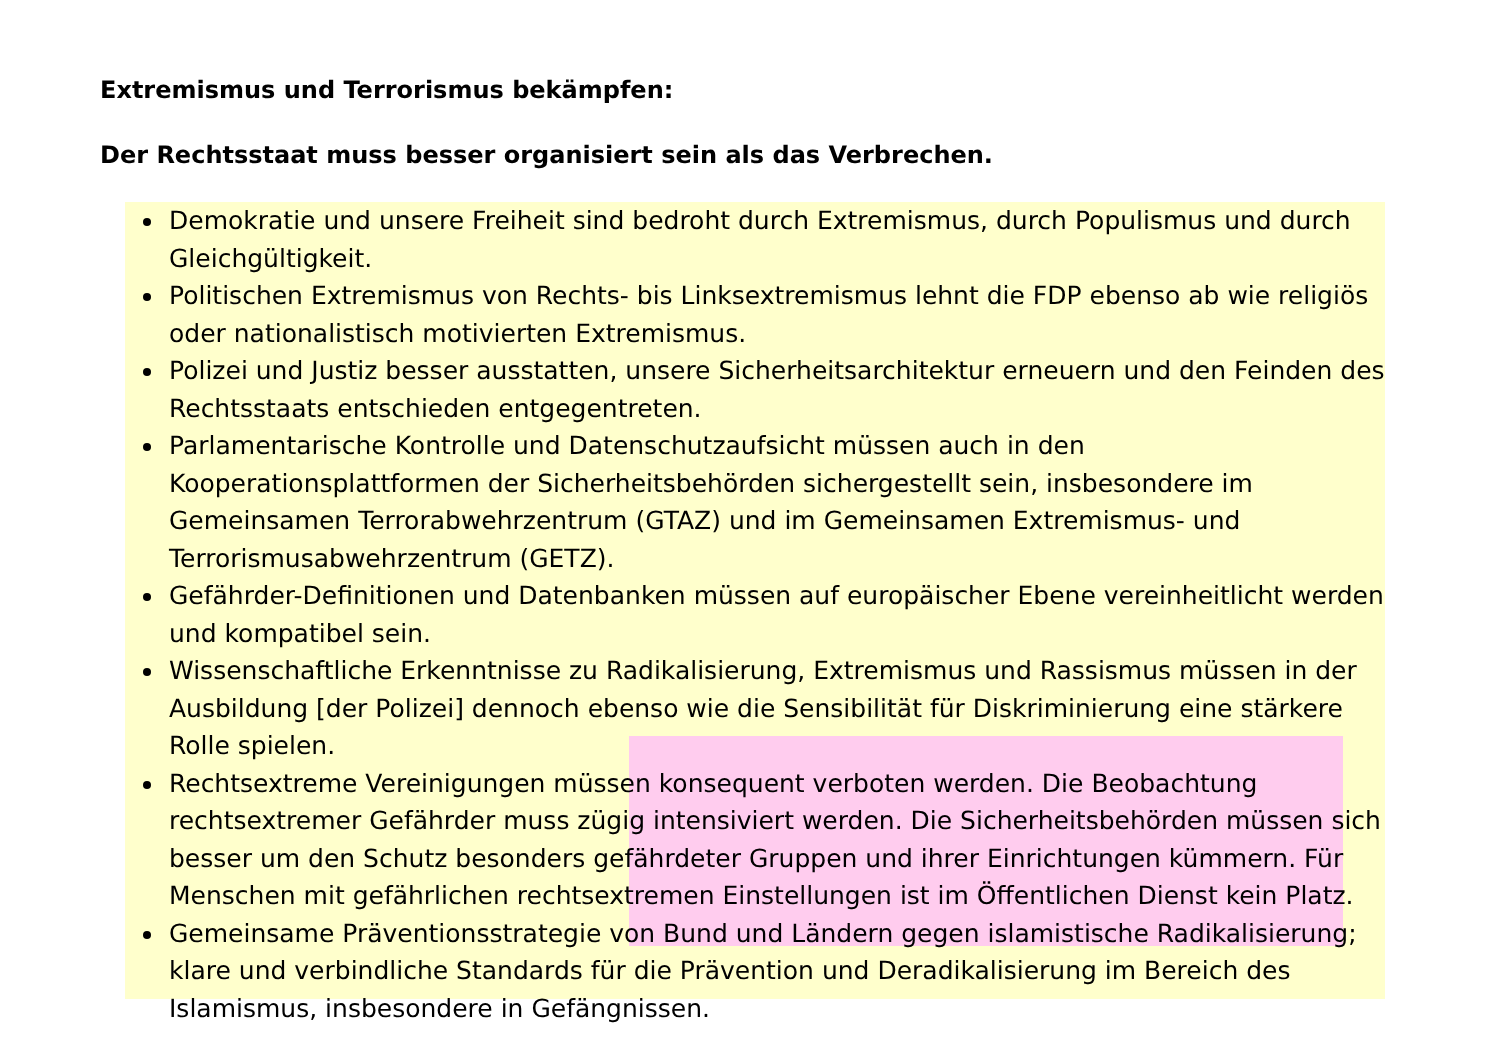Extremismus und Terrorismus bekämpfen:
Der Rechtsstaat muss besser organisiert sein als das Verbrechen.
Demokratie und unsere Freiheit sind bedroht durch Extremismus, durch Populismus und durch Gleichgültigkeit.
Politischen Extremismus von Rechts- bis Linksextremismus lehnt die FDP ebenso ab wie religiös oder nationalistisch motivierten Extremismus.
Polizei und Justiz besser ausstatten, unsere Sicherheitsarchitektur erneuern und den Feinden des Rechtsstaats entschieden entgegentreten.
Parlamentarische Kontrolle und Datenschutzaufsicht müssen auch in den Kooperationsplattformen der Sicherheitsbehörden sichergestellt sein, insbesondere im Gemeinsamen Terrorabwehrzentrum (GTAZ) und im Gemeinsamen Extremismus- und Terrorismusabwehrzentrum (GETZ).
Gefährder-Definitionen und Datenbanken müssen auf europäischer Ebene vereinheitlicht werden und kompatibel sein.
Wissenschaftliche Erkenntnisse zu Radikalisierung, Extremismus und Rassismus müssen in der Ausbildung [der Polizei] dennoch ebenso wie die Sensibilität für Diskriminierung eine stärkere Rolle spielen.
Rechtsextreme Vereinigungen müssen konsequent verboten werden. Die Beobachtung rechtsextremer Gefährder muss zügig intensiviert werden. Die Sicherheitsbehörden müssen sich besser um den Schutz besonders gefährdeter Gruppen und ihrer Einrichtungen kümmern. Für Menschen mit gefährlichen rechtsextremen Einstellungen ist im Öffentlichen Dienst kein Platz.
Gemeinsame Präventionsstrategie von Bund und Ländern gegen islamistische Radikalisierung; klare und verbindliche Standards für die Prävention und Deradikalisierung im Bereich des Islamismus, insbesondere in Gefängnissen.